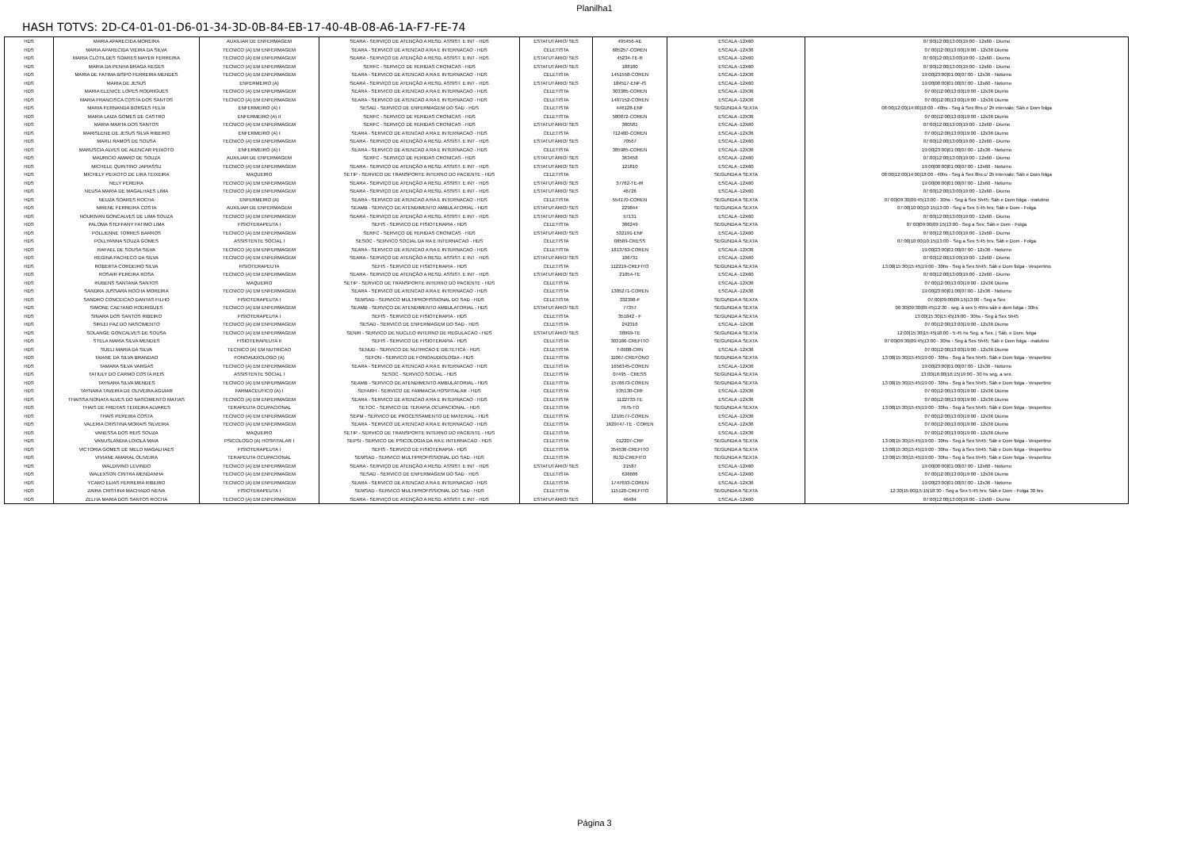Planilha1
HASH TOTVS: 2D-C4-01-01-D6-01-34-3D-0B-84-EB-17-40-4B-08-A6-1A-F7-FE-74
| HDS | MARIA APARECIDA MOREIRA | AUXILIAR DE ENFERMAGEM | SEARA - SERVIÇO DE ATENÇÃO A RESD. ASSIST. E INT - HDS | ESTATUTÁRIO/ SES | 495456-AE | ESCALA -12X60 | 07:00/12:00/13:00/19:00 - 12x60 - Diurno |
| HDS | MARIA APARECIDA VIEIRA DA SILVA | TECNICO (A) EM ENFERMAGEM | SEARA - SERVICO DE ATENCAO A RA E INTERNACAO - HDS | CELETISTA | 685257-COREN | ESCALA -12X36 | 07:00/12:00/13:00/19:00 - 12x36 Diurno |
| HDS | MARIA CLOTILDES SOARES MAYER FERREIRA | TECNICO (A) EM ENFERMAGEM | SEARA - SERVIÇO DE ATENÇÃO A RESD. ASSIST. E INT - HDS | ESTATUTÁRIO/ SES | 45234-TE-R | ESCALA -12X60 | 07:00/12:00/13:00/19:00 - 12x60 - Diurno |
| HDS | MARIA DA PENHA BRAGA REGES | TECNICO (A) EM ENFERMAGEM | SERFC - SERVIÇO DE FERIDAS CRONICAS - HDS | ESTATUTÁRIO/ SES | 188180 | ESCALA -12X60 | 07:00/12:00/13:00/19:00 - 12x60 - Diurno |
| HDS | MARIA DE FATIMA BISPO FERREIRA MENDES | TECNICO (A) EM ENFERMAGEM | SEARA - SERVICO DE ATENCAO A RA E INTERNACAO - HDS | CELETISTA | 1451558-COREN | ESCALA -12X36 | 19:00/23:00/01:00/07:00 - 12x36 - Noturno |
| HDS | MARIA DE JESUS | ENFERMEIRO (A) | SEARA - SERVIÇO DE ATENÇÃO A RESD. ASSIST. E INT - HDS | ESTATUTÁRIO/ SES | 184517-ENF-IS | ESCALA -12X60 | 19:00/00:00/01:00/07:00 - 12x60 - Noturno |
| HDS | MARIA ELENICE LOPES RODRIGUES | TECNICO (A) EM ENFERMAGEM | SEARA - SERVICO DE ATENCAO A RA E INTERNACAO - HDS | CELETISTA | 303385-COREN | ESCALA -12X36 | 07:00/12:00/13:00/19:00 - 12x36 Diurno |
| HDS | MARIA FRANCISCA COSTA DOS SANTOS | TECNICO (A) EM ENFERMAGEM | SEARA - SERVICO DE ATENCAO A RA E INTERNACAO - HDS | CELETISTA | 1487152-COREN | ESCALA -12X36 | 07:00/12:00/13:00/19:00 - 12x36 Diurno |
| HDS | MARIA FERNANDA BORGES FELIX | ENFERMEIRO (A) I | SESAD - SERVICO DE ENFERMAGEM DO SAD - HDS | CELETISTA | 446128-ENF | SEGUNDA A SEXTA | 08:00/12:00/14:00/18:00 - 40hs - Seg à Sex 8hs c/ 2h intervalo; Sáb e Dom folga |
| HDS | MARIA LAIZA GOMES DE CASTRO | ENFERMEIRO (A) II | SERFC - SERVICO DE FERIDAS CRONICAS - HDS | CELETISTA | 580872-COREN | ESCALA -12X36 | 07:00/12:00/13:00/19:00 - 12x36 Diurno |
| HDS | MARIA MARTA DOS SANTOS | TECNICO (A) EM ENFERMAGEM | SERFC - SERVIÇO DE FERIDAS CRONICAS - HDS | ESTATUTÁRIO/ SES | 380581 | ESCALA -12X60 | 07:00/12:00/13:00/19:00 - 12x60 - Diurno |
| HDS | MARISLENE DE JESUS SILVA RIBEIRO | ENFERMEIRO (A) I | SEARA - SERVICO DE ATENCAO A RA E INTERNACAO - HDS | CELETISTA | 712400-COREN | ESCALA -12X36 | 07:00/12:00/13:00/19:00 - 12x36 Diurno |
| HDS | MARLI RAMOS DE SOUSA | TECNICO (A) EM ENFERMAGEM | SEARA - SERVIÇO DE ATENÇÃO A RESD. ASSIST. E INT - HDS | ESTATUTÁRIO/ SES | 70567 | ESCALA -12X60 | 07:00/12:00/13:00/19:00 - 12x60 - Diurno |
| HDS | MARUSCIA ALVES DE ALENCAR PEIXOTO | ENFERMEIRO (A) I | SEARA - SERVICO DE ATENCAO A RA E INTERNACAO - HDS | CELETISTA | 385985-COREN | ESCALA -12X36 | 19:00/23:00/01:00/07:00 - 12x36 - Noturno |
| HDS | MAURICIO AMARO DE SOUZA | AUXILIAR DE ENFERMAGEM | SERFC - SERVIÇO DE FERIDAS CRONICAS - HDS | ESTATUTÁRIO/ SES | 363458 | ESCALA -12X60 | 07:00/12:00/13:00/19:00 - 12x60 - Diurno |
| HDS | MICHELE QUINTINO JAPIASSU | TECNICO (A) EM ENFERMAGEM | SEARA - SERVIÇO DE ATENÇÃO A RESD. ASSIST. E INT - HDS | ESTATUTÁRIO/ SES | 121810 | ESCALA -12X60 | 19:00/00:00/01:00/07:00 - 12x60 - Noturno |
| HDS | MICHELY PEIXOTO DE LIRA TEIXEIRA | MAQUEIRO | SETIP - SERVICO DE TRANSPORTE INTERNO DO PACIENTE - HDS | CELETISTA | | SEGUNDA A SEXTA | 08:00/12:00/14:00/18:00 - 40hs - Seg à Sex 8hs c/ 2h intervalo; Sáb e Dom folga |
| HDS | NELY PEREIRA | TECNICO (A) EM ENFERMAGEM | SEARA - SERVIÇO DE ATENÇÃO A RESD. ASSIST. E INT - HDS | ESTATUTÁRIO/ SES | 37762-TE-IR | ESCALA -12X60 | 19:00/00:00/01:00/07:00 - 12x60 - Noturno |
| HDS | NEUSA MARIA DE MAGALHAES LIMA | TECNICO (A) EM ENFERMAGEM | SEARA - SERVIÇO DE ATENÇÃO A RESD. ASSIST. E INT - HDS | ESTATUTÁRIO/ SES | 46726 | ESCALA -12X60 | 07:00/12:00/13:00/19:00 - 12x60 - Diurno |
| HDS | NEUZA SOARES ROCHA | ENFERMEIRO (A) | SEARA - SERVICO DE ATENCAO A RA E INTERNACAO - HDS | CELETISTA | 554170-COREN | SEGUNDA A SEXTA | 07:00/09:30/09:45/13:00 - 30hs - Seg à Sex 5h45; Sáb e Dom folga - matutino |
| HDS | NIRENE FERREIRA COSTA | AUXILIAR DE ENFERMAGEM | SEAMB - SERVIÇO DE ATENDIMENTO AMBULATORIAL - HDS | ESTATUTÁRIO/ SES | 229844 | SEGUNDA A SEXTA | 07:00/10:00/10:15/13:00 - Seg a Sex 5:45 hrs; Sáb e Dom - Folga |
| HDS | NOURIVAN GONCALVES DE LIMA SOUZA | TECNICO (A) EM ENFERMAGEM | SEARA - SERVIÇO DE ATENÇÃO A RESD. ASSIST. E INT - HDS | ESTATUTÁRIO/ SES | 57131 | ESCALA -12X60 | 07:00/12:00/13:00/19:00 - 12x60 - Diurno |
| HDS | PALOMA STEFFANY FATIMO LIMA | FISIOTERAPEUTA I | SEFIS - SERVICO DE FISIOTERAPIA - HDS | CELETISTA | 386249 | SEGUNDA A SEXTA | 07:00/09:00/09:15/13:00 - Seg a Sex; Sáb e Dom - Folga |
| HDS | POLLIENNE TORRES BARROS | TECNICO (A) EM ENFERMAGEM | SERFC - SERVIÇO DE FERIDAS CRONICAS - HDS | ESTATUTÁRIO/ SES | 532191-ENF | ESCALA -12X60 | 07:00/12:00/13:00/19:00 - 12x60 - Diurno |
| HDS | POLLYANNA SOUZA GOMES | ASSISTENTE SOCIAL I | SESOC - SERVICO SOCIAL DA RA E INTERNACAO - HDS | CELETISTA | 08589-CRESS | SEGUNDA A SEXTA | 07:00/10:00/10:15/13:00 - Seg a Sex 5:45 hrs; Sáb e Dom - Folga |
| HDS | RAFAEL DE SOUSA SILVA | TECNICO (A) EM ENFERMAGEM | SEARA - SERVICO DE ATENCAO A RA E INTERNACAO - HDS | CELETISTA | 1813763-COREN | ESCALA -12X36 | 19:00/23:00/01:00/07:00 - 12x36 - Noturno |
| HDS | REGINA PACHECO DA SILVA | TECNICO (A) EM ENFERMAGEM | SEARA - SERVIÇO DE ATENÇÃO A RESD. ASSIST. E INT - HDS | ESTATUTÁRIO/ SES | 106731 | ESCALA -12X60 | 07:00/12:00/13:00/19:00 - 12x60 - Diurno |
| HDS | ROBERTA CORDEIRO SILVA | FISIOTERAPEUTA | SEFIS - SERVICO DE FISIOTERAPIA - HDS | CELETISTA | 112219-CREFITO | SEGUNDA A SEXTA | 13:00/15:30/15:45/19:00 - 30hs - Seg à Sex 5h45; Sáb e Dom folga - Vespertino |
| HDS | ROSAIR PEREIRA ROSA | TECNICO (A) EM ENFERMAGEM | SEARA - SERVIÇO DE ATENÇÃO A RESD. ASSIST. E INT - HDS | ESTATUTÁRIO/ SES | 21054-TE | ESCALA -12X60 | 07:00/12:00/13:00/19:00 - 12x60 - Diurno |
| HDS | RUBENS SANTANA SANTOS | MAQUEIRO | SETIP - SERVICO DE TRANSPORTE INTERNO DO PACIENTE - HDS | CELETISTA | | ESCALA -12X36 | 07:00/12:00/13:00/19:00 - 12x36 Diurno |
| HDS | SANDRA JUSSARA ROCHA MOREIRA | TECNICO (A) EM ENFERMAGEM | SEARA - SERVICO DE ATENCAO A RA E INTERNACAO - HDS | CELETISTA | 1305271-COREN | ESCALA -12X36 | 19:00/23:00/01:00/07:00 - 12x36 - Noturno |
| HDS | SANDRO CONCEICAO DANTAS FILHO | FISIOTERAPEUTA I | SEMSAD - SERVICO MULTIPROFISSIONAL DO SAD - HDS | CELETISTA | 332398-F | SEGUNDA A SEXTA | 07:00/09:00/09:15/13:00 - Seg a Sex |
| HDS | SIMONE CAETANO RODRIGUES | TECNICO (A) EM ENFERMAGEM | SEAMB - SERVIÇO DE ATENDIMENTO AMBULATORIAL - HDS | ESTATUTÁRIO/ SES | 77357 | SEGUNDA A SEXTA | 06:30/09:30/09:45/12:30 - seg. à sex 5:45hs sáb e dom folga - 30hs |
| HDS | SINARA DOS SANTOS RIBEIRO | FISIOTERAPEUTA I | SEFIS - SERVICO DE FISIOTERAPIA - HDS | CELETISTA | 351842 - F | SEGUNDA A SEXTA | 13:00/15:30/15:45/19:00 - 30hs - Seg à Sex 5h45 |
| HDS | SIRLEI PAZ DO NASCIMENTO | TECNICO (A) EM ENFERMAGEM | SESAD - SERVICO DE ENFERMAGEM DO SAD - HDS | CELETISTA | 242316 | ESCALA -12X36 | 07:00/12:00/13:00/19:00 - 12x36 Diurno |
| HDS | SOLANGE GONCALVES DE SOUSA | TECNICO (A) EM ENFERMAGEM | SENIR - SERVICO DE NUCLEO INTERNO DE REGULACAO - HDS | ESTATUTÁRIO/ SES | 38999-TE | SEGUNDA A SEXTA | 12:00/15:30/15:45/18:00 - 5:45 hs Seg. a Sex. / Sáb. e Dom. folga |
| HDS | STELA MARIA SILVA MENDES | FISIOTERAPEUTA II | SEFIS - SERVICO DE FISIOTERAPIA - HDS | CELETISTA | 303186-CREFITO | SEGUNDA A SEXTA | 07:00/09:30/09:45/13:00 - 30hs - Seg à Sex 5h45; Sáb e Dom folga - matutino |
| HDS | SUELI MARIA DA SILVA | TECNICO (A) EM NUTRICAO | SENUD - SERVICO DE NUTRICAO E DIETETICA - HDS | CELETISTA | T-0908-CRN | ESCALA -12X36 | 07:00/12:00/13:00/19:00 - 12x36 Diurno |
| HDS | TAIANE DA SILVA BRANDAO | FONOAUDIOLOGO (A) | SEFON - SERVICO DE FONOAUDIOLOGIA - HDS | CELETISTA | 11067-CREFONO | SEGUNDA A SEXTA | 13:00/15:30/15:45/19:00 - 30hs - Seg à Sex 5h45; Sáb e Dom folga - Vespertino |
| HDS | TAMARA SILVA VARGAS | TECNICO (A) EM ENFERMAGEM | SEARA - SERVICO DE ATENCAO A RA E INTERNACAO - HDS | CELETISTA | 1656345-COREN | ESCALA -12X36 | 19:00/23:00/01:00/07:00 - 12x36 - Noturno |
| HDS | TATIULY DO CARMO COSTA REIS | ASSISTENTE SOCIAL I | SESOC - SERVICO SOCIAL - HDS | CELETISTA | 07495 - CRESS | SEGUNDA A SEXTA | 13:00/16:00/16:15/19:00 - 30 hs seg. a sex. |
| HDS | TAYNARA SILVA MENDES | TECNICO (A) EM ENFERMAGEM | SEAMB - SERVICO DE ATENDIMENTO AMBULATORIAL - HDS | CELETISTA | 1576673-COREN | SEGUNDA A SEXTA | 13:00/15:30/15:45/19:00 - 30hs - Seg à Sex 5h45; Sáb e Dom folga - Vespertino |
| HDS | TAYNARA TAVEIRA DE OLIVEIRA AGUIAR | FARMACEUTICO (A) I | SEFARH - SERVICO DE FARMACIA HOSPITALAR - HDS | CELETISTA | 535130-CRF | ESCALA -12X36 | 07:00/12:00/13:00/19:00 - 12x36 Diurno |
| HDS | THAISSA NONATA ALVES DO NASCIMENTO MATIAS | TECNICO (A) EM ENFERMAGEM | SEARA - SERVICO DE ATENCAO A RA E INTERNACAO - HDS | CELETISTA | 1122733-TE | ESCALA -12X36 | 07:00/12:00/13:00/19:00 - 12x36 Diurno |
| HDS | THAIS DE FREITAS TEIXEIRA ALVARES | TERAPEUTA OCUPACIONAL | SETOC - SERVICO DE TERAPIA OCUPACIONAL - HDS | CELETISTA | 7975-TO | SEGUNDA A SEXTA | 13:00/15:30/15:45/19:00 - 30hs - Seg à Sex 5h45; Sáb e Dom folga - Vespertino |
| HDS | THAIS PEREIRA COSTA | TECNICO (A) EM ENFERMAGEM | SEPM - SERVICO DE PROCESSAMENTO DE MATERIAL - HDS | CELETISTA | 1219577-COREN | ESCALA -12X36 | 07:00/12:00/13:00/19:00 - 12x36 Diurno |
| HDS | VALERIA CRISTINA MORAIS SILVEIRA | TECNICO (A) EM ENFERMAGEM | SEARA - SERVICO DE ATENCAO A RA E INTERNACAO - HDS | CELETISTA | 1629747-TE - COREN | ESCALA -12X36 | 07:00/12:00/13:00/19:00 - 12x36 Diurno |
| HDS | VANESSA DOS REIS SOUZA | MAQUEIRO | SETIP - SERVICO DE TRANSPORTE INTERNO DO PACIENTE - HDS | CELETISTA | | ESCALA -12X36 | 07:00/12:00/13:00/19:00 - 12x36 Diurno |
| HDS | VANUSLANDIA LOIOLA MAIA | PSICOLOGO (A) HOSPITALAR I | SEPSI - SERVICO DE PSICOLOGIA DA RA E INTERNACAO - HDS | CELETISTA | 012207-CRP | SEGUNDA A SEXTA | 13:00/15:30/15:45/19:00 - 30hs - Seg à Sex 5h45; Sáb e Dom folga - Vespertino |
| HDS | VICTORIA GOMES DE MELO MAGALHAES | FISIOTERAPEUTA I | SEFIS - SERVICO DE FISIOTERAPIA - HDS | CELETISTA | 354536-CREFITO | SEGUNDA A SEXTA | 13:00/15:30/15:45/19:00 - 30hs - Seg à Sex 5h45; Sáb e Dom folga - Vespertino |
| HDS | VIVIANE AMARAL OLIVEIRA | TERAPEUTA OCUPACIONAL | SEMSAD - SERVICO MULTIPROFISSIONAL DO SAD - HDS | CELETISTA | 8132-CREFITO | SEGUNDA A SEXTA | 13:00/15:30/15:45/19:00 - 30hs - Seg à Sex 5h45; Sáb e Dom folga - Vespertino |
| HDS | WALDIVINO LEVINDO | TECNICO (A) EM ENFERMAGEM | SEARA - SERVIÇO DE ATENÇÃO A RESD. ASSIST. E INT - HDS | ESTATUTÁRIO/ SES | 21587 | ESCALA -12X60 | 19:00/00:00/01:00/07:00 - 12x60 - Noturno |
| HDS | WALEXSON CINTRA MENDANHA | TECNICO (A) EM ENFERMAGEM | SESAD - SERVICO DE ENFERMAGEM DO SAD - HDS | CELETISTA | 636686 | ESCALA -12X60 | 07:00/12:00/13:00/19:00 - 12x36 Diurno |
| HDS | YCARO ELIAS FERREIRA RIBEIRO | TECNICO (A) EM ENFERMAGEM | SEARA - SERVICO DE ATENCAO A RA E INTERNACAO - HDS | CELETISTA | 1747693-COREN | ESCALA -12X36 | 19:00/23:00/01:00/07:00 - 12x36 - Noturno |
| HDS | ZAIRA CRISTINA MACHADO NEIVA | FISIOTERAPEUTA I | SEMSAD - SERVICO MULTIPROFISSIONAL DO SAD - HDS | CELETISTA | 115120-CREFITO | SEGUNDA A SEXTA | 12:30/15:00/15:15/18:30 - Seg a Sex 5:45 hrs; Sáb e Dom - Folga 30 hrs |
| HDS | ZELHA MARIA DOS SANTOS ROCHA | TECNICO (A) EM ENFERMAGEM | SEARA - SERVIÇO DE ATENÇÃO A RESD. ASSIST. E INT - HDS | ESTATUTÁRIO/ SES | 46484 | ESCALA -12X60 | 07:00/12:00/13:00/19:00 - 12x60 - Diurno |
Página 3